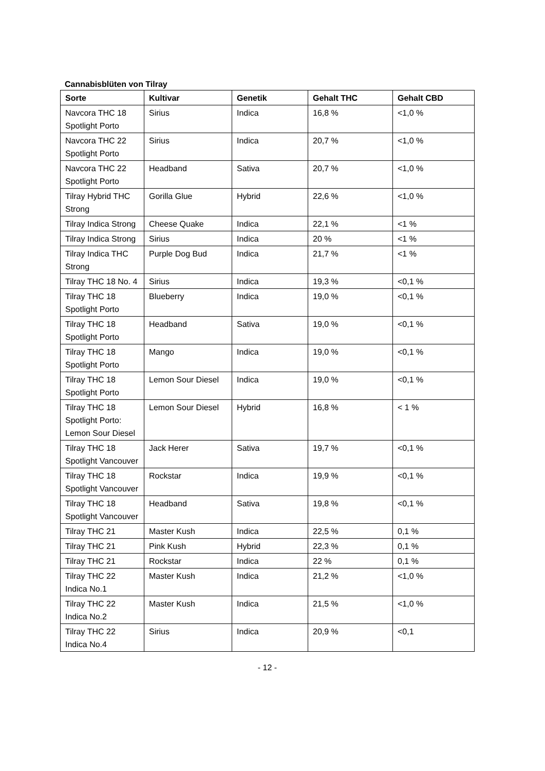Cannabisblüten von Tilray
| Sorte | Kultivar | Genetik | Gehalt THC | Gehalt CBD |
| --- | --- | --- | --- | --- |
| Navcora THC 18 Spotlight Porto | Sirius | Indica | 16,8 % | <1,0 % |
| Navcora THC 22 Spotlight Porto | Sirius | Indica | 20,7 % | <1,0 % |
| Navcora THC 22 Spotlight Porto | Headband | Sativa | 20,7 % | <1,0 % |
| Tilray Hybrid THC Strong | Gorilla Glue | Hybrid | 22,6 % | <1,0 % |
| Tilray Indica Strong | Cheese Quake | Indica | 22,1 % | <1 % |
| Tilray Indica Strong | Sirius | Indica | 20 % | <1 % |
| Tilray Indica THC Strong | Purple Dog Bud | Indica | 21,7 % | <1 % |
| Tilray THC 18 No. 4 | Sirius | Indica | 19,3 % | <0,1 % |
| Tilray THC 18 Spotlight Porto | Blueberry | Indica | 19,0 % | <0,1 % |
| Tilray THC 18 Spotlight Porto | Headband | Sativa | 19,0 % | <0,1 % |
| Tilray THC 18 Spotlight Porto | Mango | Indica | 19,0 % | <0,1 % |
| Tilray THC 18 Spotlight Porto | Lemon Sour Diesel | Indica | 19,0 % | <0,1 % |
| Tilray THC 18 Spotlight Porto: Lemon Sour Diesel | Lemon Sour Diesel | Hybrid | 16,8 % | < 1 % |
| Tilray THC 18 Spotlight Vancouver | Jack Herer | Sativa | 19,7 % | <0,1 % |
| Tilray THC 18 Spotlight Vancouver | Rockstar | Indica | 19,9 % | <0,1 % |
| Tilray THC 18 Spotlight Vancouver | Headband | Sativa | 19,8 % | <0,1 % |
| Tilray THC 21 | Master Kush | Indica | 22,5 % | 0,1 % |
| Tilray THC 21 | Pink Kush | Hybrid | 22,3 % | 0,1 % |
| Tilray THC 21 | Rockstar | Indica | 22 % | 0,1 % |
| Tilray THC 22 Indica No.1 | Master Kush | Indica | 21,2 % | <1,0 % |
| Tilray THC 22 Indica No.2 | Master Kush | Indica | 21,5 % | <1,0 % |
| Tilray THC 22 Indica No.4 | Sirius | Indica | 20,9 % | <0,1 |
- 12 -